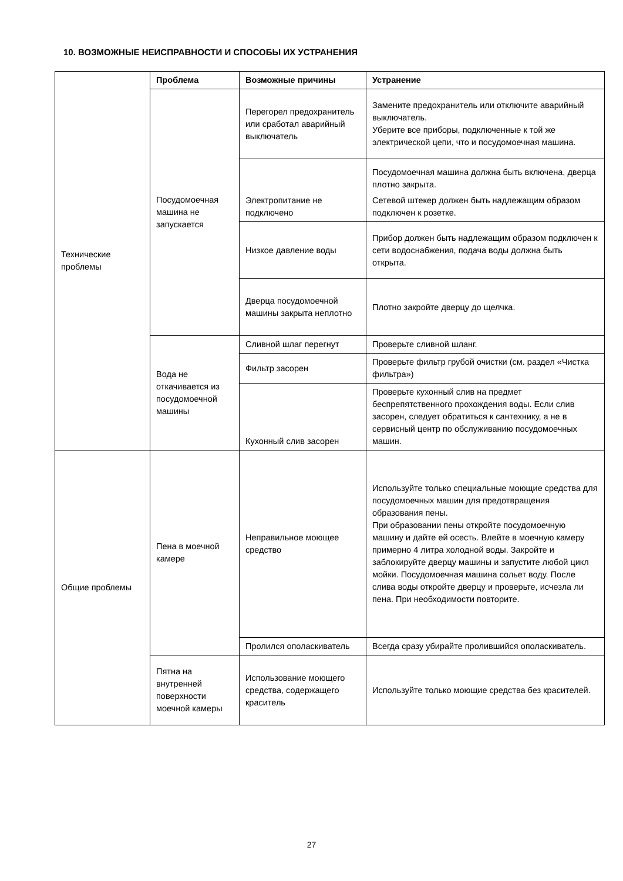10. ВОЗМОЖНЫЕ НЕИСПРАВНОСТИ И СПОСОБЫ ИХ УСТРАНЕНИЯ
| Технические проблемы | Проблема | Возможные причины | Устранение |
| | Посудомоечная машина не запускается | Перегорел предохранитель или сработал аварийный выключатель | Замените предохранитель или отключите аварийный выключатель. Уберите все приборы, подключенные к той же электрической цепи, что и посудомоечная машина. |
| | | Электропитание не подключено | Посудомоечная машина должна быть включена, дверца плотно закрыта. Сетевой штекер должен быть надлежащим образом подключен к розетке. |
| | | Низкое давление воды | Прибор должен быть надлежащим образом подключен к сети водоснабжения, подача воды должна быть открыта. |
| | | Дверца посудомоечной машины закрыта неплотно | Плотно закройте дверцу до щелчка. |
| | Вода не откачивается из посудомоечной машины | Сливной шлаг перегнут | Проверьте сливной шланг. |
| | | Фильтр засорен | Проверьте фильтр грубой очистки (см. раздел «Чистка фильтра») |
| | | Кухонный слив засорен | Проверьте кухонный слив на предмет беспрепятственного прохождения воды. Если слив засорен, следует обратиться к сантехнику, а не в сервисный центр по обслуживанию посудомоечных машин. |
| Общие проблемы | Пена в моечной камере | Неправильное моющее средство | Используйте только специальные моющие средства для посудомоечных машин для предотвращения образования пены. При образовании пены откройте посудомоечную машину и дайте ей осесть. Влейте в моечную камеру примерно 4 литра холодной воды. Закройте и заблокируйте дверцу машины и запустите любой цикл мойки. Посудомоечная машина сольет воду. После слива воды откройте дверцу и проверьте, исчезла ли пена. При необходимости повторите. |
| | | Пролился ополаскиватель | Всегда сразу убирайте пролившийся ополаскиватель. |
| | Пятна на внутренней поверхности моечной камеры | Использование моющего средства, содержащего краситель | Используйте только моющие средства без красителей. |
27